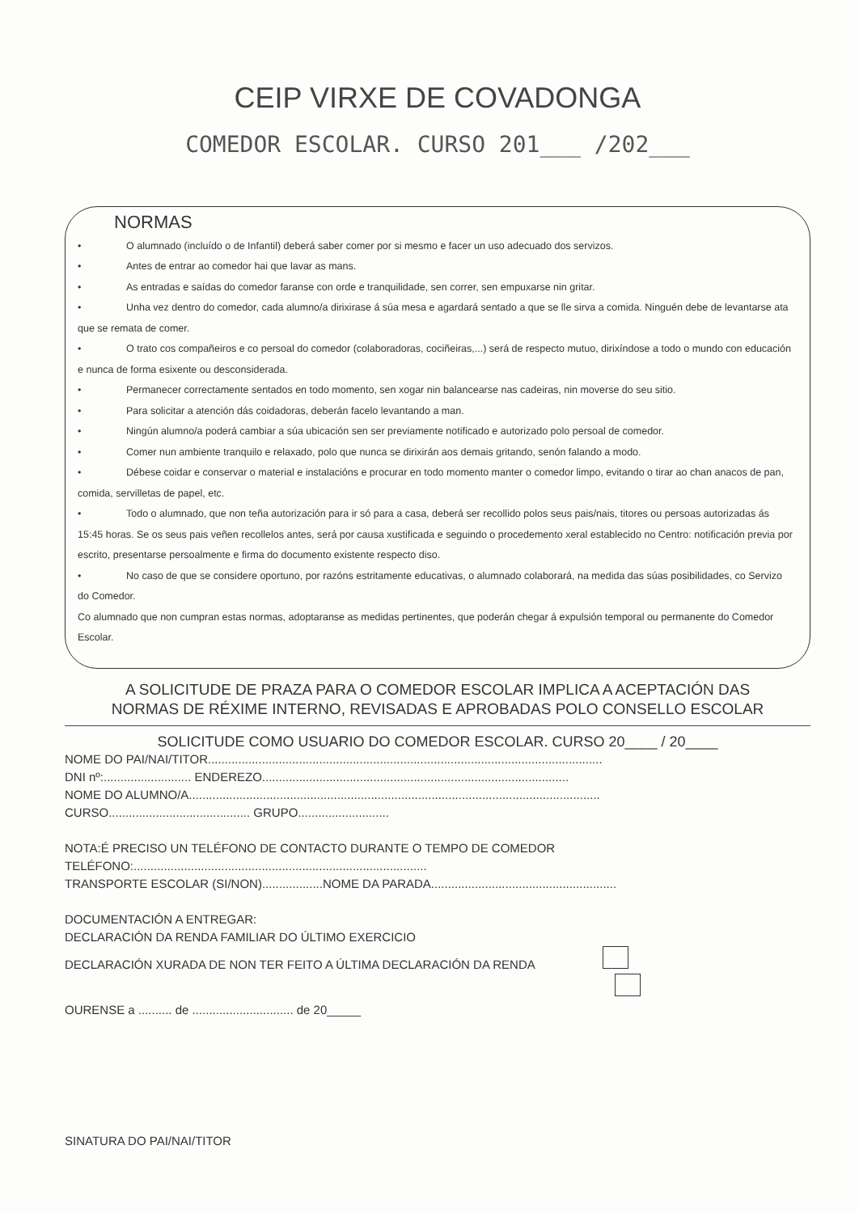CEIP VIRXE DE COVADONGA
COMEDOR ESCOLAR. CURSO 201___ /202___
NORMAS
• O alumnado (incluído o de Infantil) deberá saber comer por si mesmo e facer un uso adecuado dos servizos.
• Antes de entrar ao comedor hai que lavar as mans.
• As entradas e saídas do comedor faranse con orde e tranquilidade, sen correr, sen empuxarse nin gritar.
• Unha vez dentro do comedor, cada alumno/a dirixirase á súa mesa e agardará sentado a que se lle sirva a comida. Ninguén debe de levantarse ata que se remata de comer.
• O trato cos compañeiros e co persoal do comedor (colaboradoras, cociñeiras,...) será de respecto mutuo, dirixíndose a todo o mundo con educación e nunca de forma esixente ou desconsiderada.
• Permanecer correctamente sentados en todo momento, sen xogar nin balancearse nas cadeiras, nin moverse do seu sitio.
• Para solicitar a atención dás coidadoras, deberán facelo levantando a man.
• Ningún alumno/a poderá cambiar a súa ubicación sen ser previamente notificado e autorizado polo persoal de comedor.
• Comer nun ambiente tranquilo e relaxado, polo que nunca se dirixirán aos demais gritando, senón falando a modo.
• Débese coidar e conservar o material e instalacións e procurar en todo momento manter o comedor limpo, evitando o tirar ao chan anacos de pan, comida, servilletas de papel, etc.
• Todo o alumnado, que non teña autorización para ir só para a casa, deberá ser recollido polos seus pais/nais, titores ou persoas autorizadas ás 15:45 horas. Se os seus pais veñen recollelos antes, será por causa xustificada e seguindo o procedemento xeral establecido no Centro: notificación previa por escrito, presentarse persoalmente e firma do documento existente respecto diso.
• No caso de que se considere oportuno, por razóns estritamente educativas, o alumnado colaborará, na medida das súas posibilidades, co Servizo do Comedor.
Co alumnado que non cumpran estas normas, adoptaranse as medidas pertinentes, que poderán chegar á expulsión temporal ou permanente do Comedor Escolar.
A SOLICITUDE DE PRAZA PARA O COMEDOR ESCOLAR IMPLICA A ACEPTACIÓN DAS
NORMAS DE RÉXIME INTERNO, REVISADAS E APROBADAS POLO CONSELLO ESCOLAR
SOLICITUDE COMO USUARIO DO COMEDOR ESCOLAR. CURSO 20____ / 20____
NOME DO PAI/NAI/TITOR.....................................................................................................................
DNI nº:.......................... ENDEREZO...........................................................................................
NOME DO ALUMNO/A..........................................................................................................................
CURSO.......................................... GRUPO...........................
NOTA:É PRECISO UN TELÉFONO DE CONTACTO DURANTE O TEMPO DE COMEDOR
TELÉFONO:.......................................................................................
TRANSPORTE ESCOLAR (SI/NON)..................NOME DA PARADA.......................................................
DOCUMENTACIÓN A ENTREGAR:
DECLARACIÓN DA RENDA FAMILIAR DO ÚLTIMO EXERCICIO
DECLARACIÓN XURADA DE NON TER FEITO A ÚLTIMA DECLARACIÓN DA RENDA
OURENSE a .......... de .............................. de 20_____
SINATURA DO PAI/NAI/TITOR